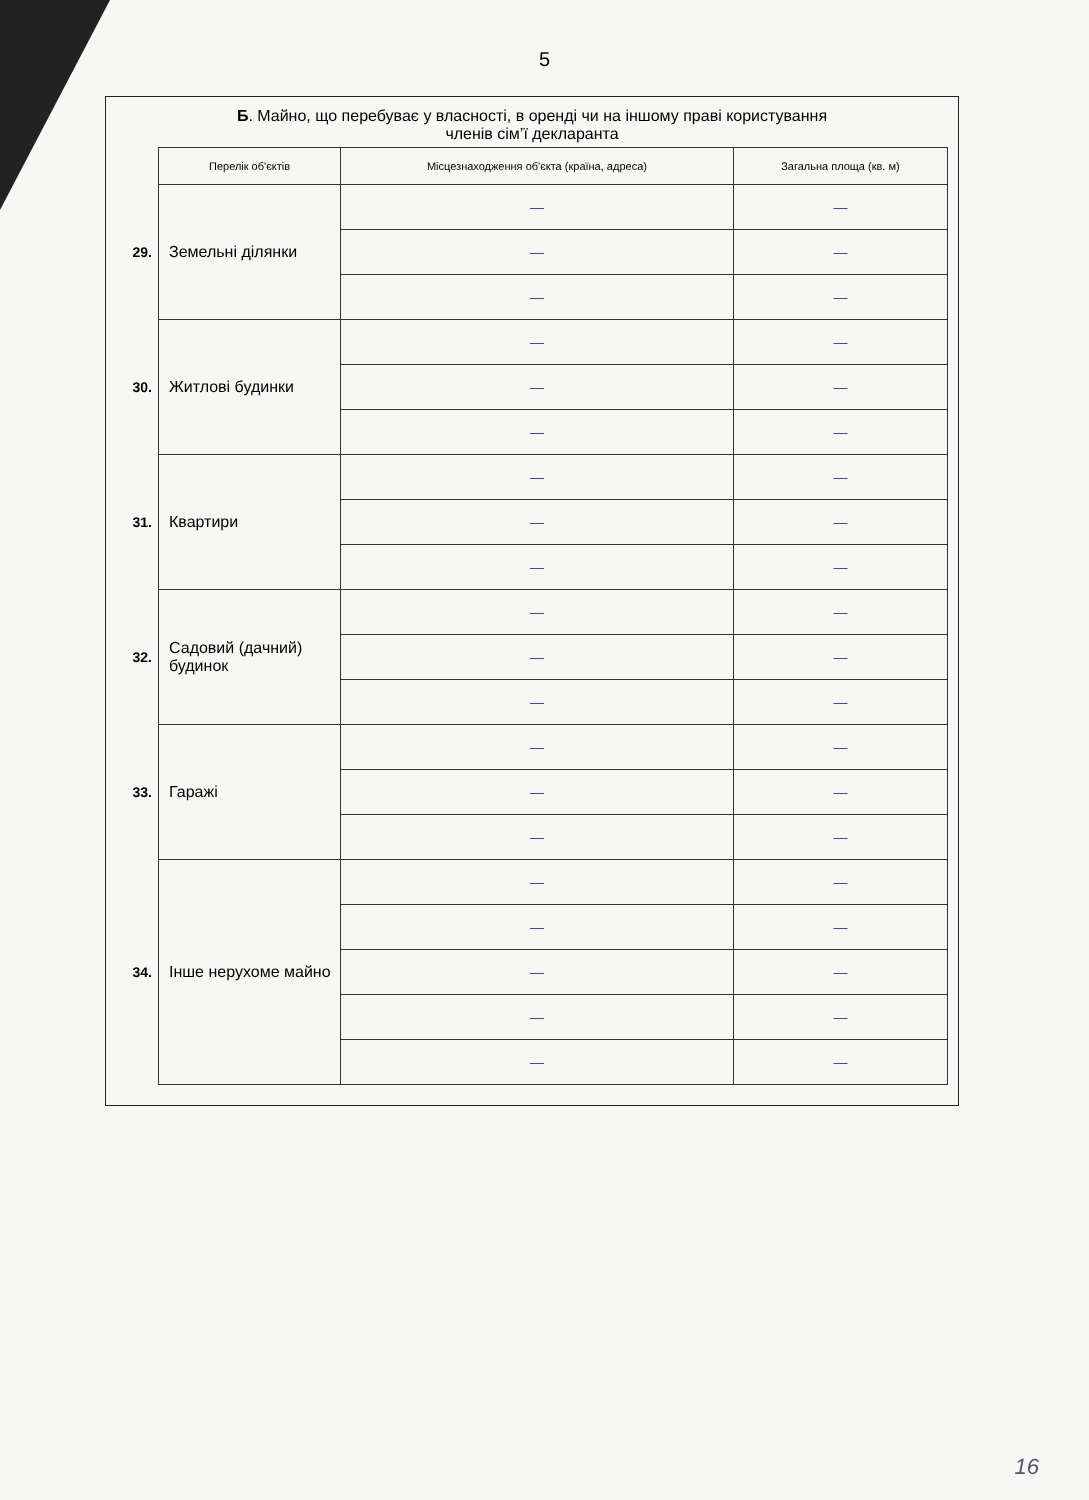5
Б. Майно, що перебуває у власності, в оренді чи на іншому праві користування
членів сім’ї декларанта
| | Перелік об'єктів | Місцезнаходження об'єкта (країна, адреса) | Загальна площа (кв. м) |
| --- | --- | --- | --- |
| 29. | Земельні ділянки | — | — |
| | | — | — |
| | | — | — |
| 30. | Житлові будинки | — | — |
| | | — | — |
| | | — | — |
| 31. | Квартири | — | — |
| | | — | — |
| | | — | — |
| 32. | Садовий (дачний) будинок | — | — |
| | | — | — |
| | | — | — |
| 33. | Гаражі | — | — |
| | | — | — |
| | | — | — |
| 34. | Інше нерухоме майно | — | — |
| | | — | — |
| | | — | — |
| | | — | — |
| | | — | — |
16